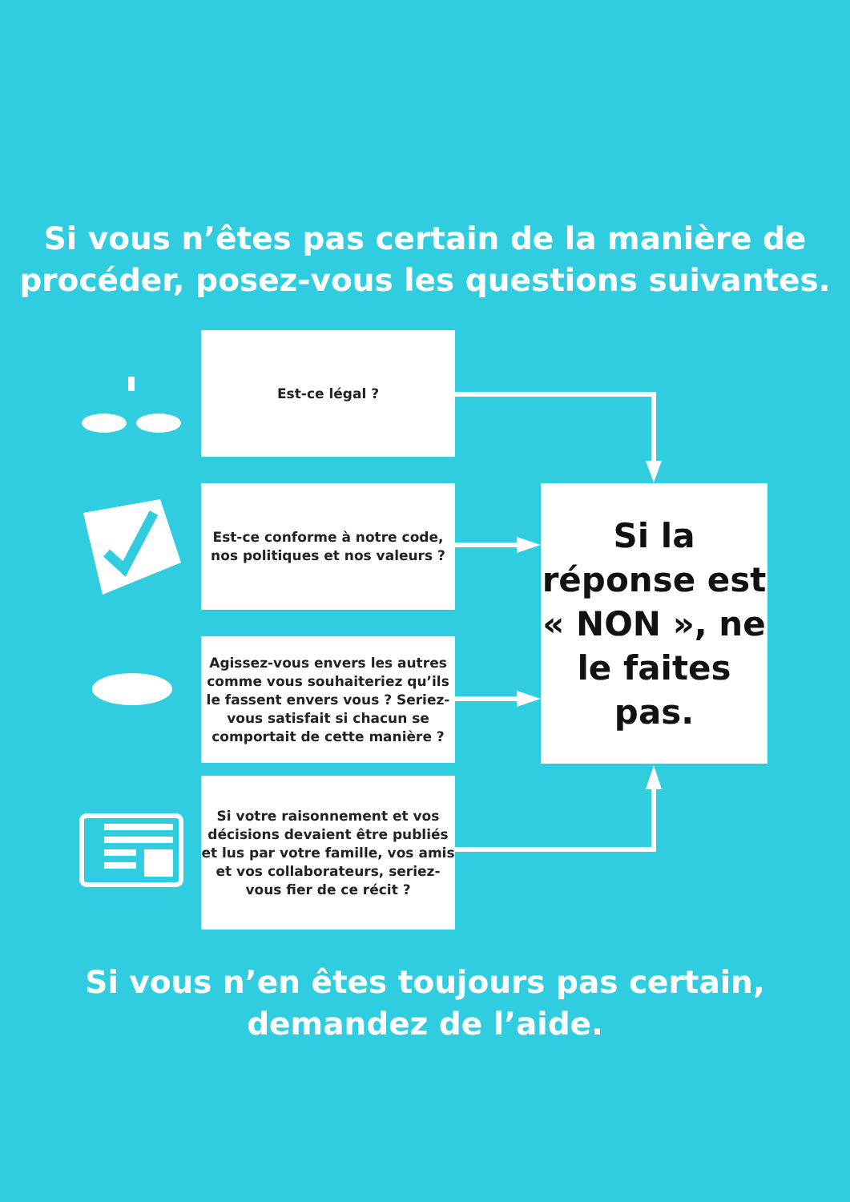Si vous n’êtes pas certain de la manière de procéder, posez-vous les questions suivantes.
Est-ce légal ?
Est-ce conforme à notre code, nos politiques et nos valeurs ?
Agissez-vous envers les autres comme vous souhaiteriez qu’ils le fassent envers vous ? Seriez-vous satisfait si chacun se comportait de cette manière ?
Si votre raisonnement et vos décisions devaient être publiés et lus par votre famille, vos amis et vos collaborateurs, seriez-vous fier de ce récit ?
Si la réponse est « NON », ne le faites pas.
Si vous n’en êtes toujours pas certain,
demandez de l’aide.